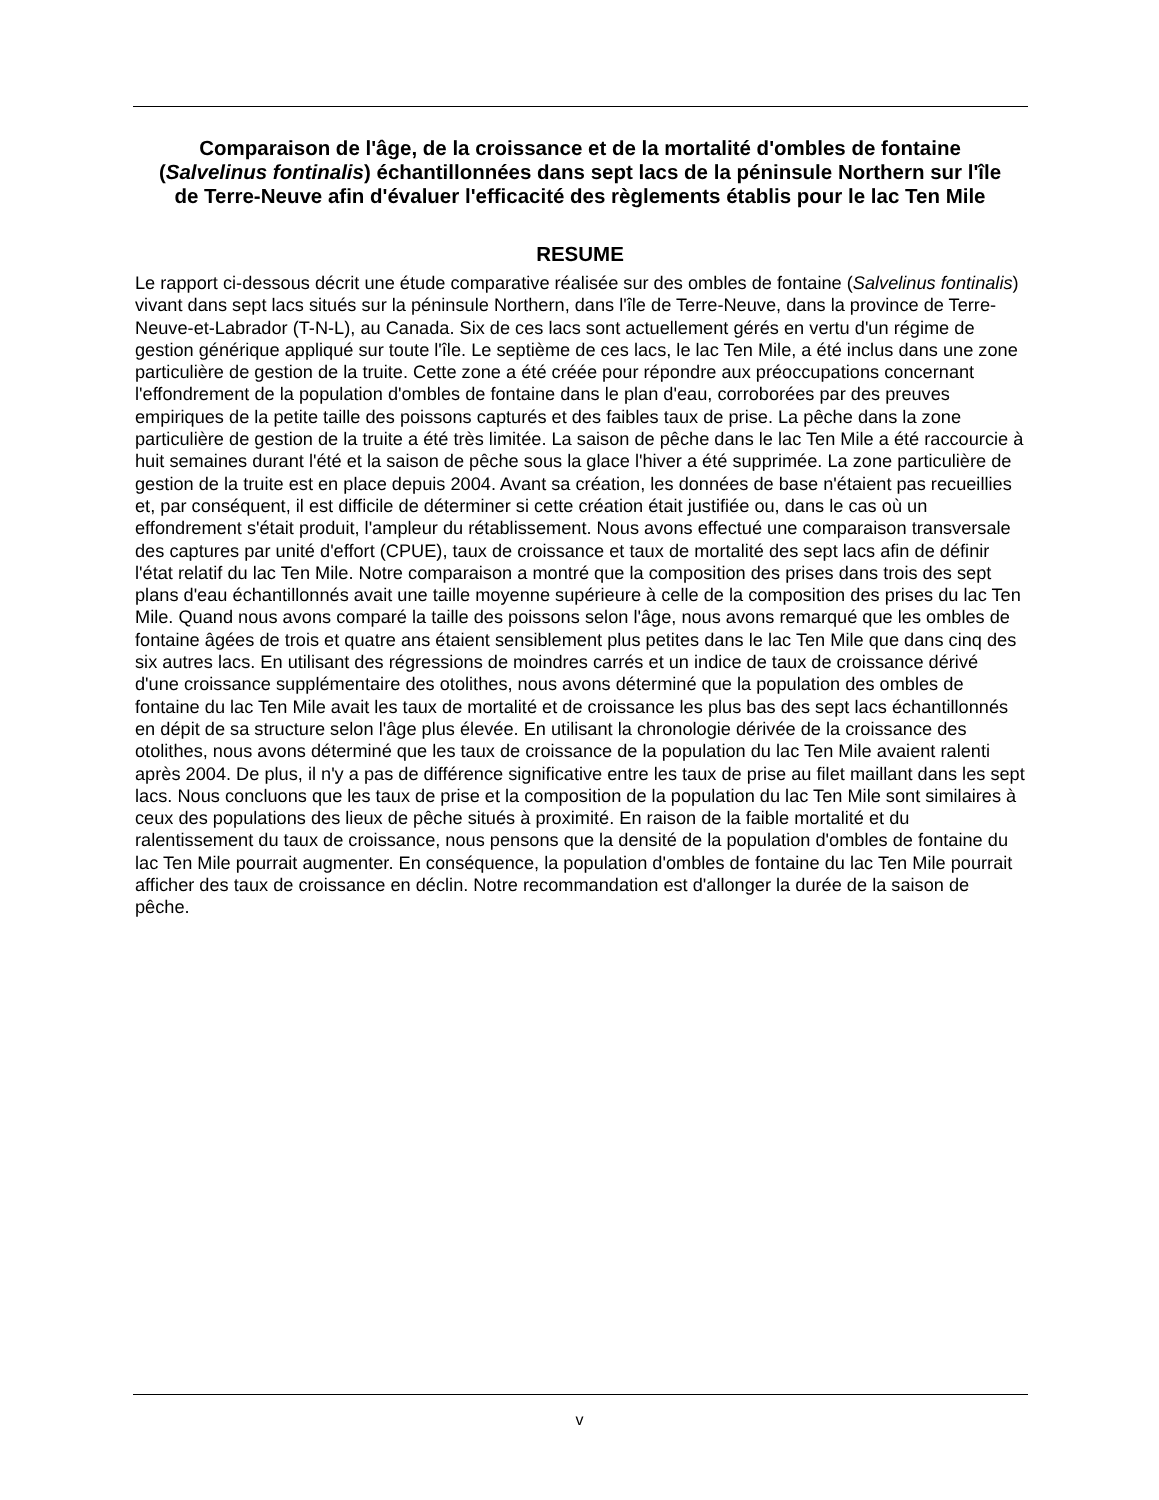Comparaison de l'âge, de la croissance et de la mortalité d'ombles de fontaine (Salvelinus fontinalis) échantillonnées dans sept lacs de la péninsule Northern sur l'île de Terre-Neuve afin d'évaluer l'efficacité des règlements établis pour le lac Ten Mile
RESUME
Le rapport ci-dessous décrit une étude comparative réalisée sur des ombles de fontaine (Salvelinus fontinalis) vivant dans sept lacs situés sur la péninsule Northern, dans l'île de Terre-Neuve, dans la province de Terre-Neuve-et-Labrador (T-N-L), au Canada. Six de ces lacs sont actuellement gérés en vertu d'un régime de gestion générique appliqué sur toute l'île. Le septième de ces lacs, le lac Ten Mile, a été inclus dans une zone particulière de gestion de la truite. Cette zone a été créée pour répondre aux préoccupations concernant l'effondrement de la population d'ombles de fontaine dans le plan d'eau, corroborées par des preuves empiriques de la petite taille des poissons capturés et des faibles taux de prise. La pêche dans la zone particulière de gestion de la truite a été très limitée. La saison de pêche dans le lac Ten Mile a été raccourcie à huit semaines durant l'été et la saison de pêche sous la glace l'hiver a été supprimée. La zone particulière de gestion de la truite est en place depuis 2004. Avant sa création, les données de base n'étaient pas recueillies et, par conséquent, il est difficile de déterminer si cette création était justifiée ou, dans le cas où un effondrement s'était produit, l'ampleur du rétablissement. Nous avons effectué une comparaison transversale des captures par unité d'effort (CPUE), taux de croissance et taux de mortalité des sept lacs afin de définir l'état relatif du lac Ten Mile. Notre comparaison a montré que la composition des prises dans trois des sept plans d'eau échantillonnés avait une taille moyenne supérieure à celle de la composition des prises du lac Ten Mile. Quand nous avons comparé la taille des poissons selon l'âge, nous avons remarqué que les ombles de fontaine âgées de trois et quatre ans étaient sensiblement plus petites dans le lac Ten Mile que dans cinq des six autres lacs. En utilisant des régressions de moindres carrés et un indice de taux de croissance dérivé d'une croissance supplémentaire des otolithes, nous avons déterminé que la population des ombles de fontaine du lac Ten Mile avait les taux de mortalité et de croissance les plus bas des sept lacs échantillonnés en dépit de sa structure selon l'âge plus élevée. En utilisant la chronologie dérivée de la croissance des otolithes, nous avons déterminé que les taux de croissance de la population du lac Ten Mile avaient ralenti après 2004. De plus, il n'y a pas de différence significative entre les taux de prise au filet maillant dans les sept lacs. Nous concluons que les taux de prise et la composition de la population du lac Ten Mile sont similaires à ceux des populations des lieux de pêche situés à proximité. En raison de la faible mortalité et du ralentissement du taux de croissance, nous pensons que la densité de la population d'ombles de fontaine du lac Ten Mile pourrait augmenter. En conséquence, la population d'ombles de fontaine du lac Ten Mile pourrait afficher des taux de croissance en déclin. Notre recommandation est d'allonger la durée de la saison de pêche.
v